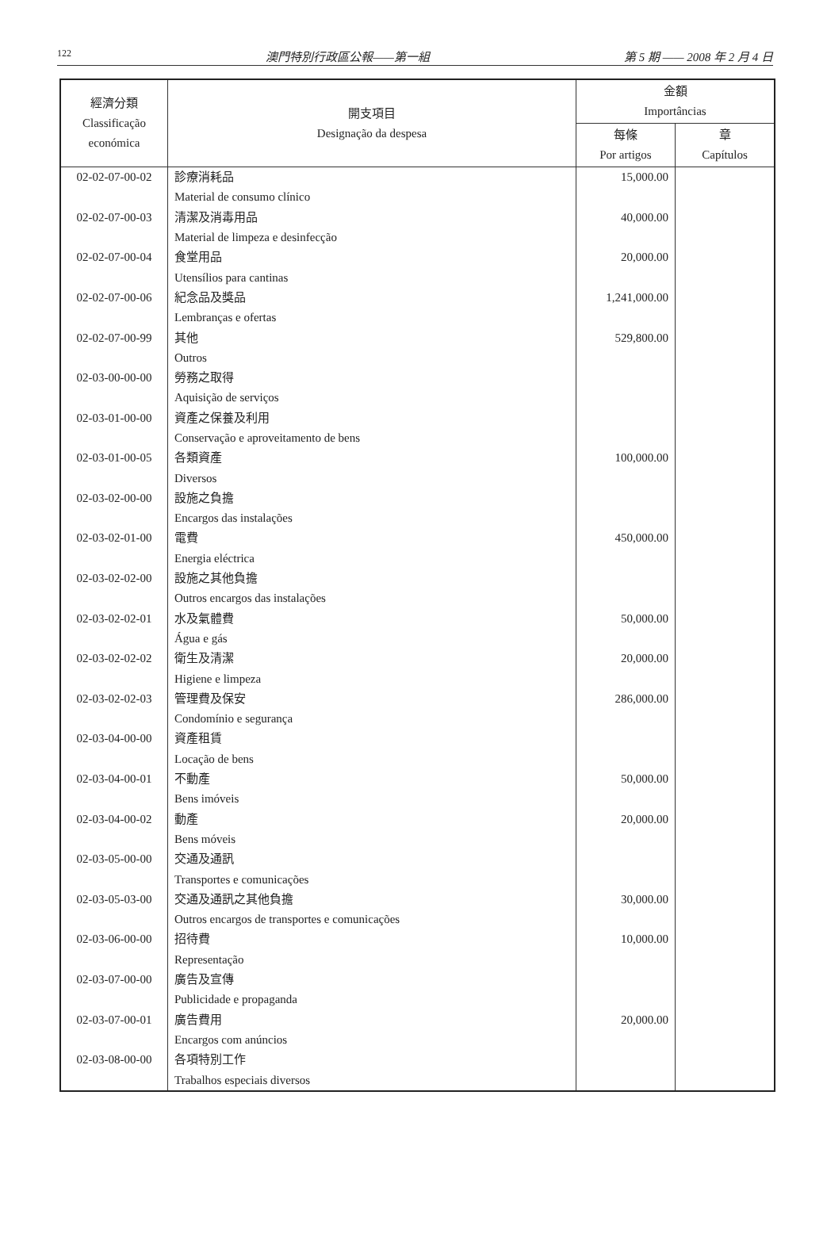122 澳門特別行政區公報——第一組 第 5 期 —— 2008 年 2 月 4 日
| 經濟分類 Classificação económica | 開支項目 Designação da despesa | 金額 Importâncias | |
| --- | --- | --- | --- |
| | | 每條 Por artigos | 章 Capítulos |
| 02-02-07-00-02 | 診療消耗品 | 15,000.00 | |
| | Material de consumo clínico | | |
| 02-02-07-00-03 | 清潔及消毒用品 | 40,000.00 | |
| | Material de limpeza e desinfecção | | |
| 02-02-07-00-04 | 食堂用品 | 20,000.00 | |
| | Utensílios para cantinas | | |
| 02-02-07-00-06 | 紀念品及獎品 | 1,241,000.00 | |
| | Lembranças e ofertas | | |
| 02-02-07-00-99 | 其他 | 529,800.00 | |
| | Outros | | |
| 02-03-00-00-00 | 勞務之取得 | | |
| | Aquisição de serviços | | |
| 02-03-01-00-00 | 資產之保養及利用 | | |
| | Conservação e aproveitamento de bens | | |
| 02-03-01-00-05 | 各類資產 | 100,000.00 | |
| | Diversos | | |
| 02-03-02-00-00 | 設施之負擔 | | |
| | Encargos das instalações | | |
| 02-03-02-01-00 | 電費 | 450,000.00 | |
| | Energia eléctrica | | |
| 02-03-02-02-00 | 設施之其他負擔 | | |
| | Outros encargos das instalações | | |
| 02-03-02-02-01 | 水及氣體費 | 50,000.00 | |
| | Água e gás | | |
| 02-03-02-02-02 | 衛生及清潔 | 20,000.00 | |
| | Higiene e limpeza | | |
| 02-03-02-02-03 | 管理費及保安 | 286,000.00 | |
| | Condomínio e segurança | | |
| 02-03-04-00-00 | 資產租賃 | | |
| | Locação de bens | | |
| 02-03-04-00-01 | 不動產 | 50,000.00 | |
| | Bens imóveis | | |
| 02-03-04-00-02 | 動產 | 20,000.00 | |
| | Bens móveis | | |
| 02-03-05-00-00 | 交通及通訊 | | |
| | Transportes e comunicações | | |
| 02-03-05-03-00 | 交通及通訊之其他負擔 | 30,000.00 | |
| | Outros encargos de transportes e comunicações | | |
| 02-03-06-00-00 | 招待費 | 10,000.00 | |
| | Representação | | |
| 02-03-07-00-00 | 廣告及宣傳 | | |
| | Publicidade e propaganda | | |
| 02-03-07-00-01 | 廣告費用 | 20,000.00 | |
| | Encargos com anúncios | | |
| 02-03-08-00-00 | 各項特別工作 | | |
| | Trabalhos especiais diversos | | |